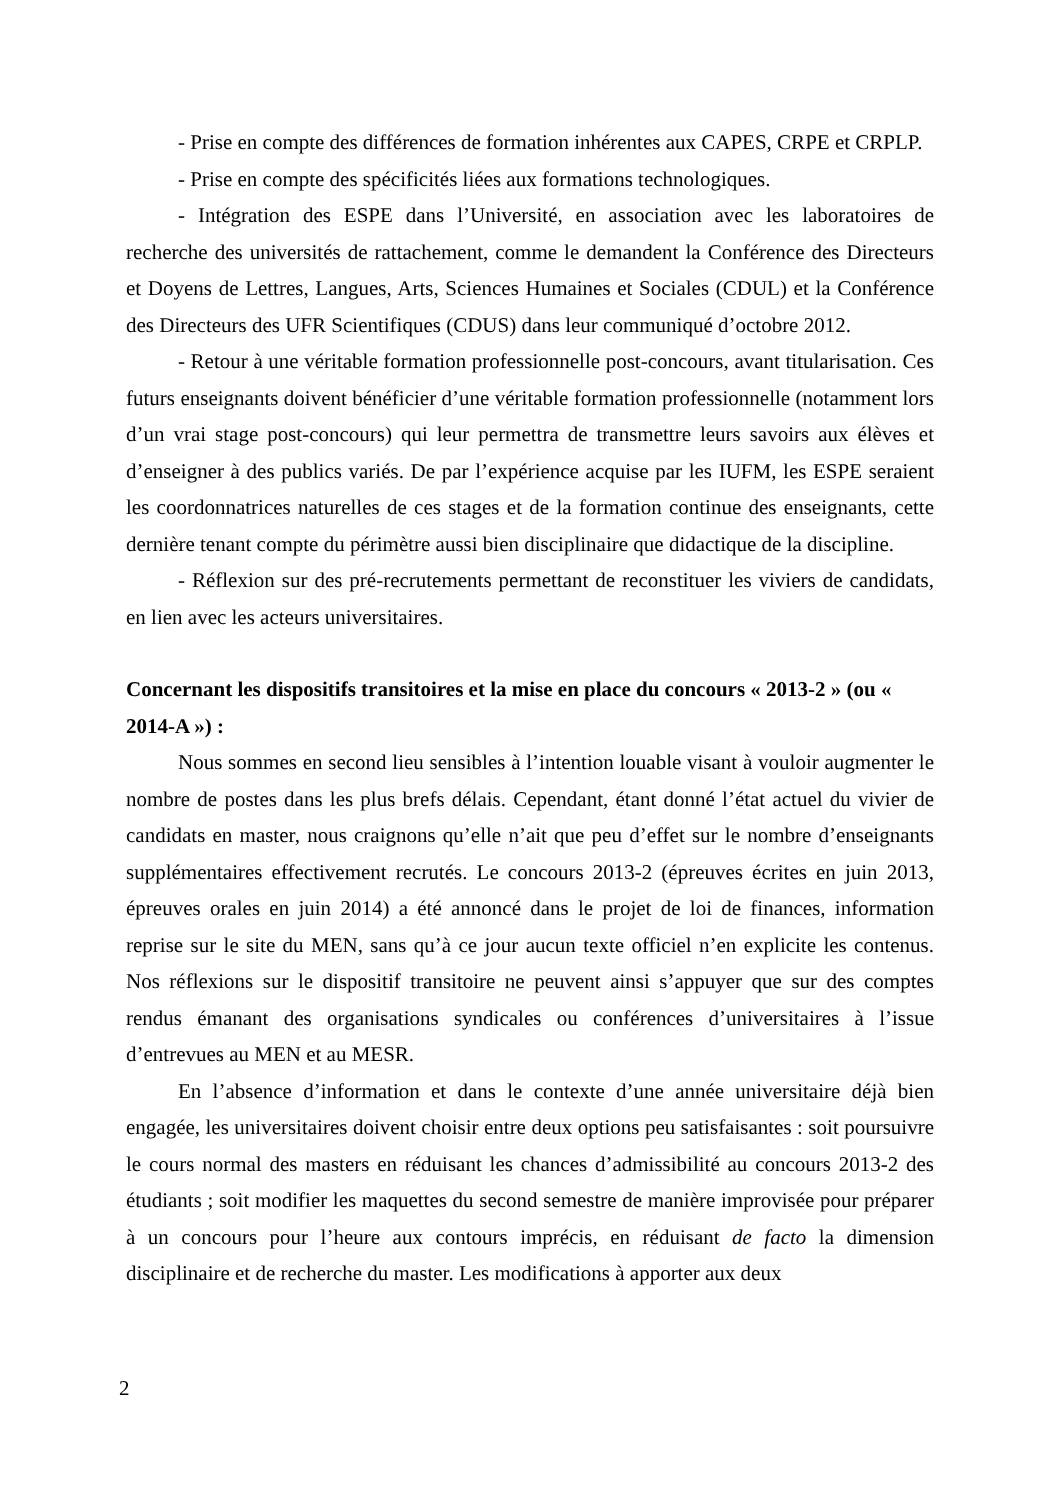- Prise en compte des différences de formation inhérentes aux CAPES, CRPE et CRPLP.
- Prise en compte des spécificités liées aux formations technologiques.
- Intégration des ESPE dans l’Université, en association avec les laboratoires de recherche des universités de rattachement, comme le demandent la Conférence des Directeurs et Doyens de Lettres, Langues, Arts, Sciences Humaines et Sociales (CDUL) et la Conférence des Directeurs des UFR Scientifiques (CDUS) dans leur communiqué d’octobre 2012.
- Retour à une véritable formation professionnelle post-concours, avant titularisation. Ces futurs enseignants doivent bénéficier d’une véritable formation professionnelle (notamment lors d’un vrai stage post-concours) qui leur permettra de transmettre leurs savoirs aux élèves et d’enseigner à des publics variés. De par l’expérience acquise par les IUFM, les ESPE seraient les coordonnatrices naturelles de ces stages et de la formation continue des enseignants, cette dernière tenant compte du périmètre aussi bien disciplinaire que didactique de la discipline.
- Réflexion sur des pré-recrutements permettant de reconstituer les viviers de candidats, en lien avec les acteurs universitaires.
Concernant les dispositifs transitoires et la mise en place du concours « 2013-2 » (ou « 2014-A ») :
Nous sommes en second lieu sensibles à l’intention louable visant à vouloir augmenter le nombre de postes dans les plus brefs délais. Cependant, étant donné l’état actuel du vivier de candidats en master, nous craignons qu’elle n’ait que peu d’effet sur le nombre d’enseignants supplémentaires effectivement recrutés. Le concours 2013-2 (épreuves écrites en juin 2013, épreuves orales en juin 2014) a été annoncé dans le projet de loi de finances, information reprise sur le site du MEN, sans qu’à ce jour aucun texte officiel n’en explicite les contenus. Nos réflexions sur le dispositif transitoire ne peuvent ainsi s’appuyer que sur des comptes rendus émanant des organisations syndicales ou conférences d’universitaires à l’issue d’entrevues au MEN et au MESR.
En l’absence d’information et dans le contexte d’une année universitaire déjà bien engagée, les universitaires doivent choisir entre deux options peu satisfaisantes : soit poursuivre le cours normal des masters en réduisant les chances d’admissibilité au concours 2013-2 des étudiants ; soit modifier les maquettes du second semestre de manière improvisée pour préparer à un concours pour l’heure aux contours imprécis, en réduisant de facto la dimension disciplinaire et de recherche du master. Les modifications à apporter aux deux
2